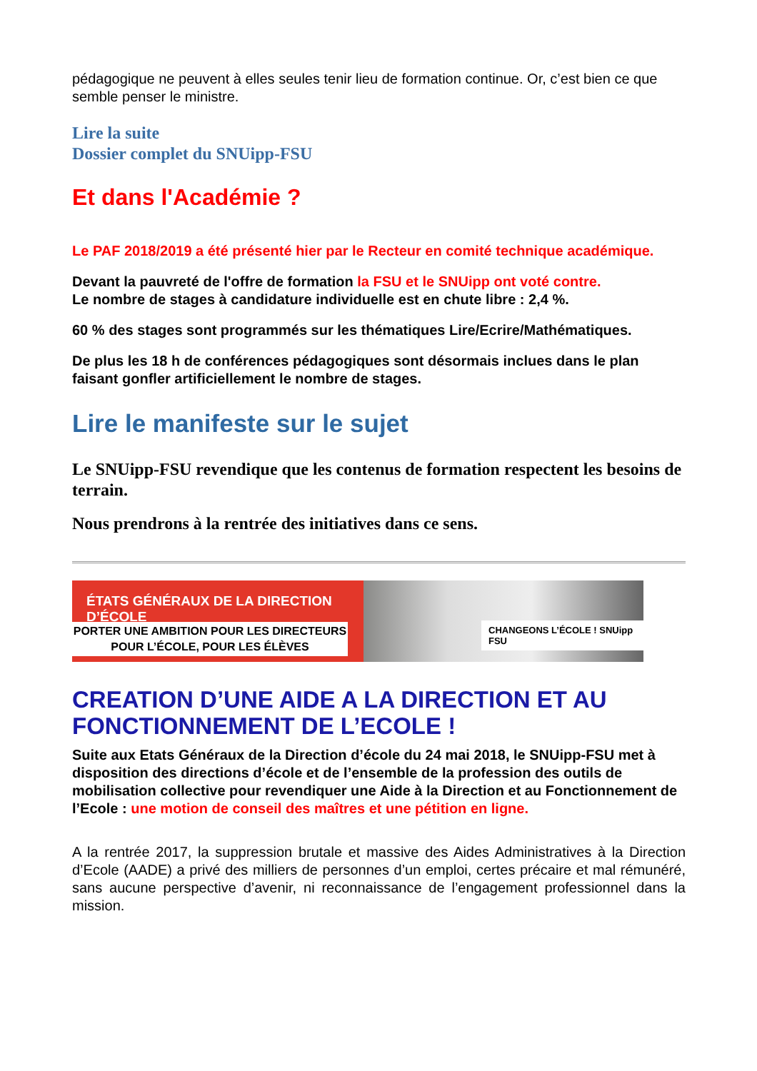pédagogique ne peuvent à elles seules tenir lieu de formation continue. Or, c’est bien ce que semble penser le ministre.
Lire la suite
Dossier complet du SNUipp-FSU
Et dans l'Académie ?
Le PAF 2018/2019 a été présenté hier par le Recteur en comité technique académique.
Devant la pauvreté de l'offre de formation la FSU et le SNUipp ont voté contre.
Le nombre de stages à candidature individuelle est en chute libre : 2,4 %.
60 % des stages sont programmés sur les thématiques Lire/Ecrire/Mathématiques.
De plus les 18 h de conférences pédagogiques sont désormais inclues dans le plan faisant gonfler artificiellement le nombre de stages.
Lire le manifeste sur le sujet
Le SNUipp-FSU revendique que les contenus de formation respectent les besoins de terrain.
Nous prendrons à la rentrée des initiatives dans ce sens.
ÉTATS GÉNÉRAUX DE LA DIRECTION D’ÉCOLE
PORTER UNE AMBITION POUR LES DIRECTEURS
POUR L’ÉCOLE, POUR LES ÉLÈVES
CHANGEONS L’ÉCOLE ! SNUipp FSU
CREATION D’UNE AIDE A LA DIRECTION ET AU FONCTIONNEMENT DE L’ECOLE !
Suite aux Etats Généraux de la Direction d’école du 24 mai 2018, le SNUipp-FSU met à disposition des directions d’école et de l’ensemble de la profession des outils de mobilisation collective pour revendiquer une Aide à la Direction et au Fonctionnement de l’Ecole : une motion de conseil des maîtres et une pétition en ligne.
A la rentrée 2017, la suppression brutale et massive des Aides Administratives à la Direction d’Ecole (AADE) a privé des milliers de personnes d’un emploi, certes précaire et mal rémunéré, sans aucune perspective d’avenir, ni reconnaissance de l’engagement professionnel dans la mission.